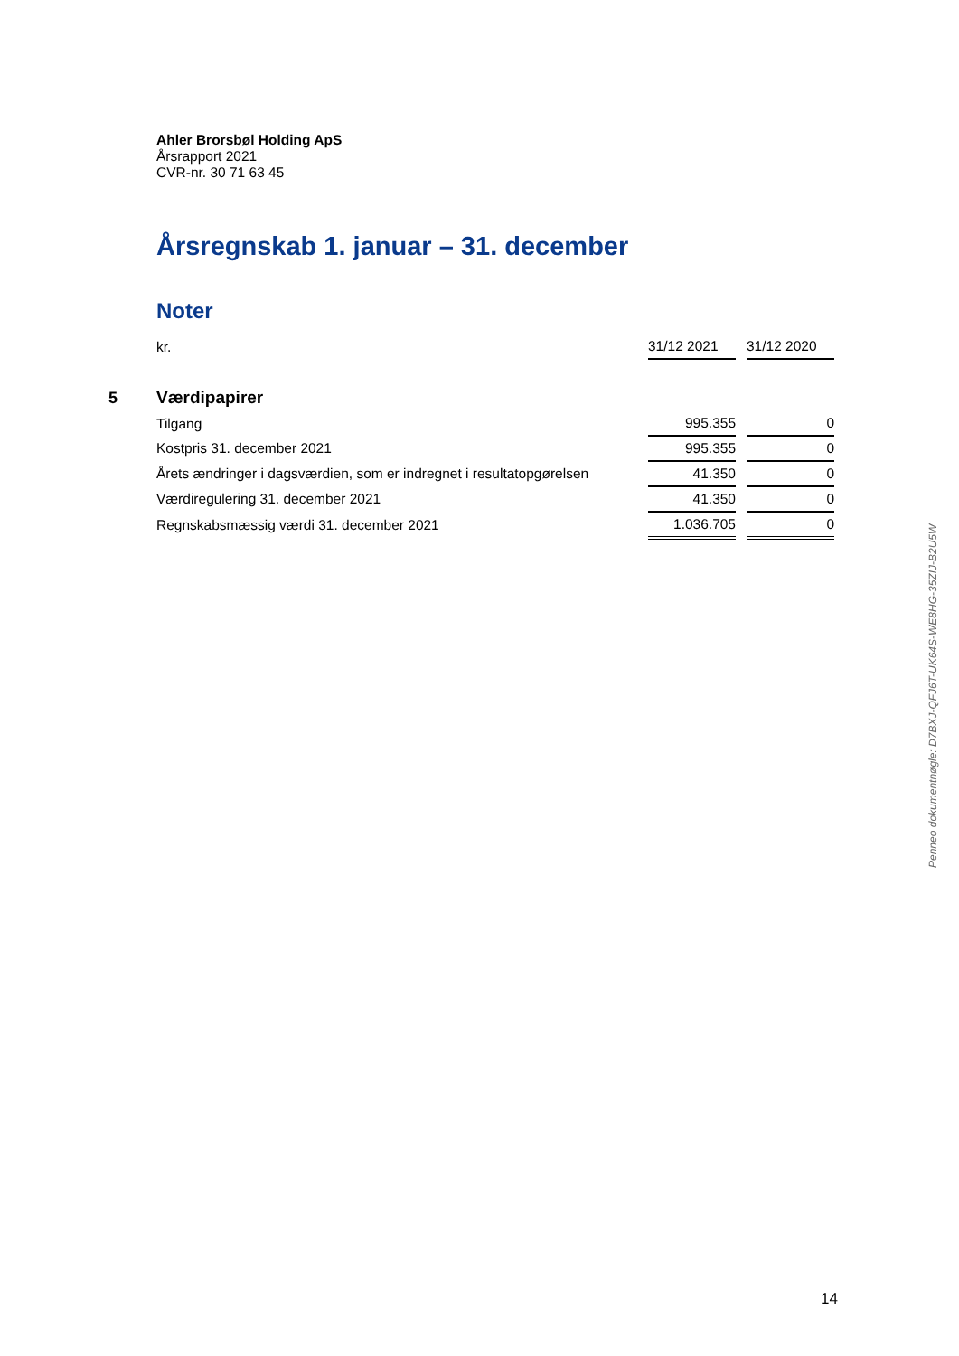Ahler Brorsbøl Holding ApS
Årsrapport 2021
CVR-nr. 30 71 63 45
Årsregnskab 1. januar – 31. december
Noter
| | kr. | 31/12 2021 | | 31/12 2020 |
| 5 | Værdipapirer | | | |
| | Tilgang | 995.355 | | 0 |
| | Kostpris 31. december 2021 | 995.355 | | 0 |
| | Årets ændringer i dagsværdien, som er indregnet i resultatopgørelsen | 41.350 | | 0 |
| | Værdiregulering 31. december 2021 | 41.350 | | 0 |
| | Regnskabsmæssig værdi 31. december 2021 | 1.036.705 | | 0 |
Penneo dokumentnøgle: D7BXJ-QFJ6T-UK64S-WE8HG-35ZIJ-B2U5W
14